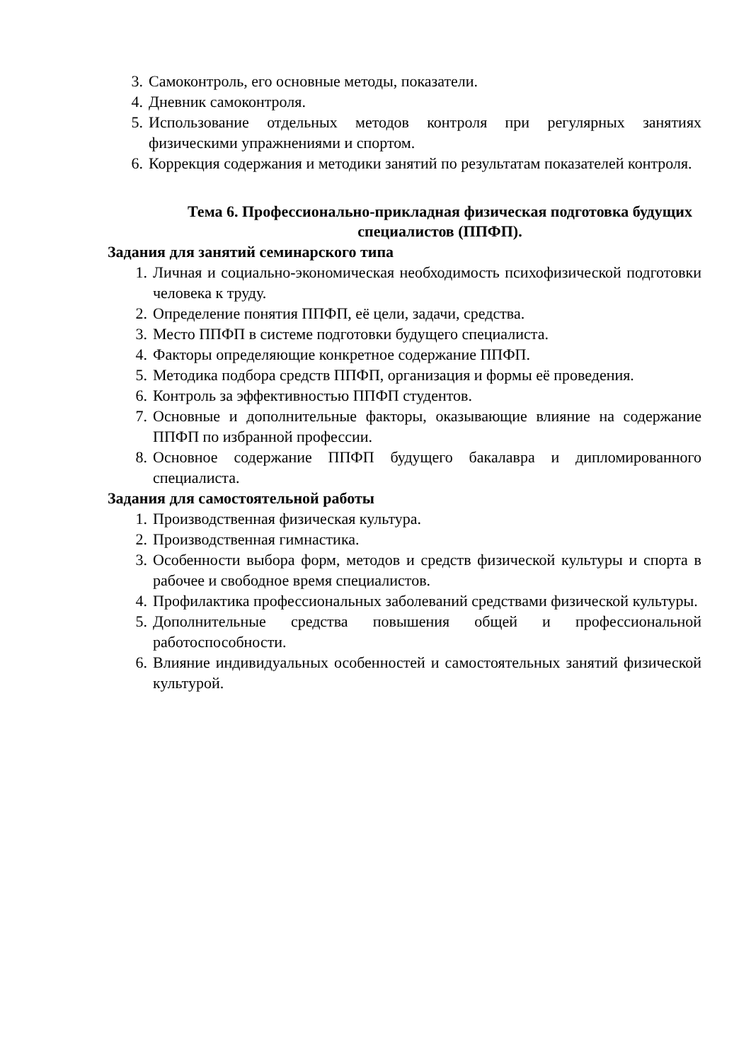3. Самоконтроль, его основные методы, показатели.
4. Дневник самоконтроля.
5. Использование отдельных методов контроля при регулярных занятиях физическими упражнениями и спортом.
6. Коррекция содержания и методики занятий по результатам показателей контроля.
Тема 6. Профессионально-прикладная физическая подготовка будущих специалистов (ППФП).
Задания для занятий семинарского типа
1. Личная и социально-экономическая необходимость психофизической подготовки человека к труду.
2. Определение понятия ППФП, её цели, задачи, средства.
3. Место ППФП в системе подготовки будущего специалиста.
4. Факторы определяющие конкретное содержание ППФП.
5. Методика подбора средств ППФП, организация и формы её проведения.
6. Контроль за эффективностью ППФП студентов.
7. Основные и дополнительные факторы, оказывающие влияние на содержание ППФП по избранной профессии.
8. Основное содержание ППФП будущего бакалавра и дипломированного специалиста.
Задания для самостоятельной работы
1. Производственная физическая культура.
2. Производственная гимнастика.
3. Особенности выбора форм, методов и средств физической культуры и спорта в рабочее и свободное время специалистов.
4. Профилактика профессиональных заболеваний средствами физической культуры.
5. Дополнительные средства повышения общей и профессиональной работоспособности.
6. Влияние индивидуальных особенностей и самостоятельных занятий физической культурой.